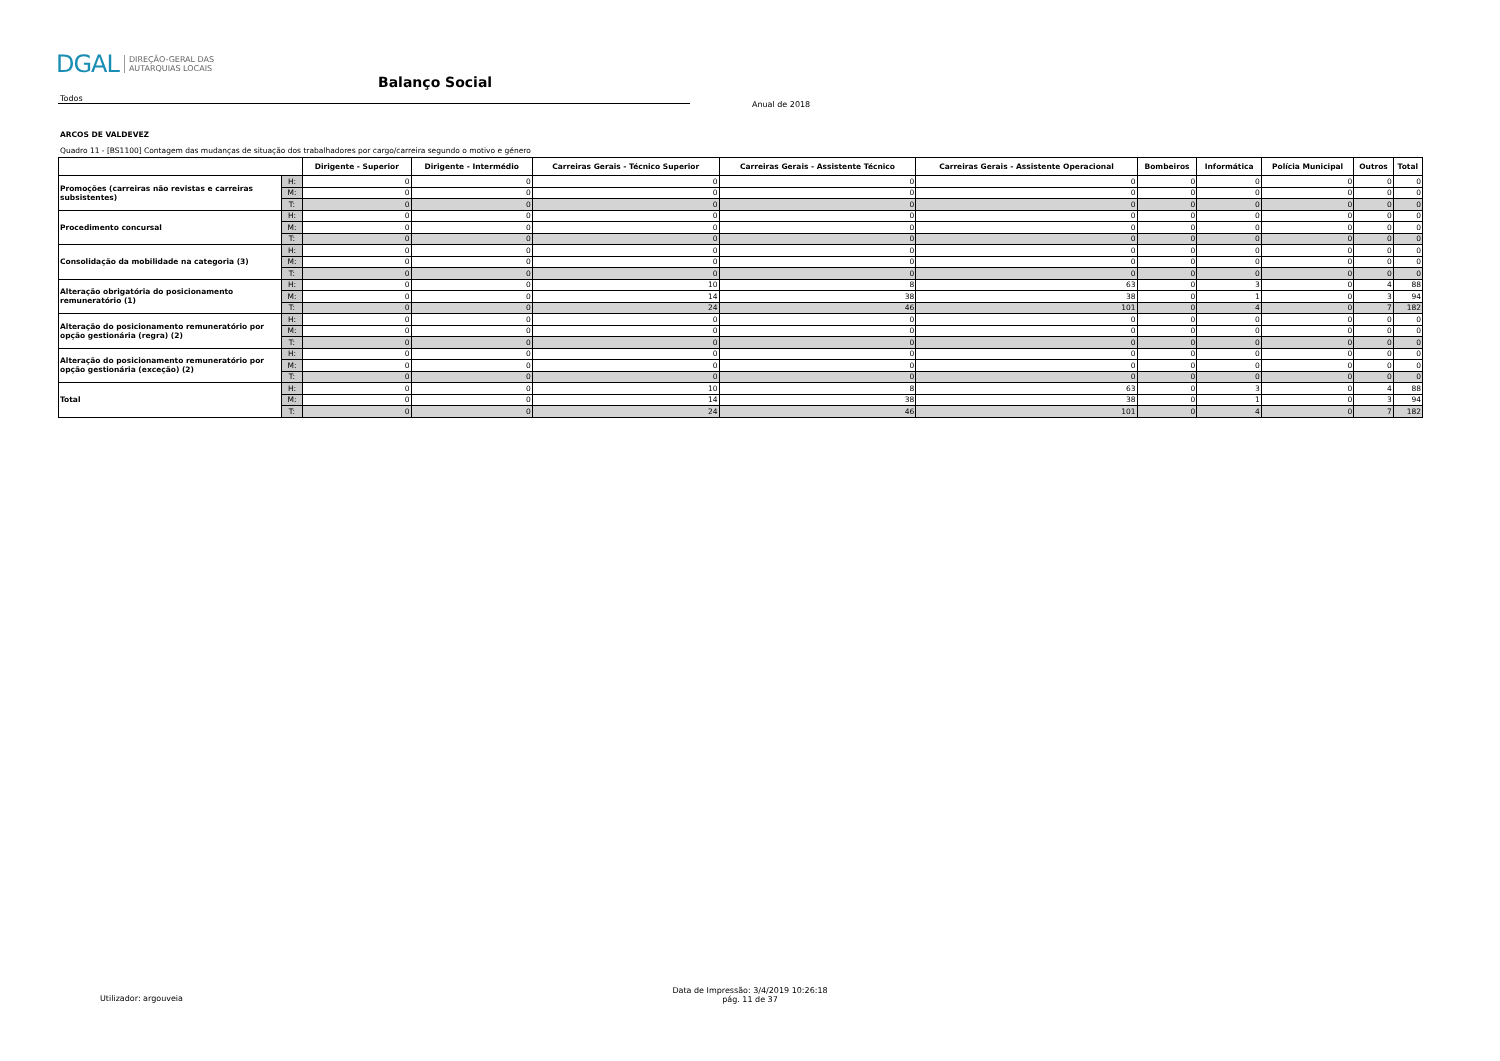DGAL DIREÇÃO-GERAL DAS
AUTARQUIAS LOCAIS
Balanço Social
Todos
Anual de 2018
ARCOS DE VALDEVEZ
Quadro 11 - [BS1100] Contagem das mudanças de situação dos trabalhadores por cargo/carreira segundo o motivo e género
| | | Dirigente - Superior | Dirigente - Intermédio | Carreiras Gerais - Técnico Superior | Carreiras Gerais - Assistente Técnico | Carreiras Gerais - Assistente Operacional | Bombeiros | Informática | Polícia Municipal | Outros | Total |
| --- | --- | --- | --- | --- | --- | --- | --- | --- | --- | --- | --- |
| Promoções (carreiras não revistas e carreiras subsistentes) | H: | 0 | 0 | 0 | 0 | 0 | 0 | 0 | 0 | 0 | 0 |
| | M: | 0 | 0 | 0 | 0 | 0 | 0 | 0 | 0 | 0 | 0 |
| | T: | 0 | 0 | 0 | 0 | 0 | 0 | 0 | 0 | 0 | 0 |
| Procedimento concursal | H: | 0 | 0 | 0 | 0 | 0 | 0 | 0 | 0 | 0 | 0 |
| | M: | 0 | 0 | 0 | 0 | 0 | 0 | 0 | 0 | 0 | 0 |
| | T: | 0 | 0 | 0 | 0 | 0 | 0 | 0 | 0 | 0 | 0 |
| Consolidação da mobilidade na categoria (3) | H: | 0 | 0 | 0 | 0 | 0 | 0 | 0 | 0 | 0 | 0 |
| | M: | 0 | 0 | 0 | 0 | 0 | 0 | 0 | 0 | 0 | 0 |
| | T: | 0 | 0 | 0 | 0 | 0 | 0 | 0 | 0 | 0 | 0 |
| Alteração obrigatória do posicionamento remuneratório (1) | H: | 0 | 0 | 10 | 8 | 63 | 0 | 3 | 0 | 4 | 88 |
| | M: | 0 | 0 | 14 | 38 | 38 | 0 | 1 | 0 | 3 | 94 |
| | T: | 0 | 0 | 24 | 46 | 101 | 0 | 4 | 0 | 7 | 182 |
| Alteração do posicionamento remuneratório por opção gestionária (regra) (2) | H: | 0 | 0 | 0 | 0 | 0 | 0 | 0 | 0 | 0 | 0 |
| | M: | 0 | 0 | 0 | 0 | 0 | 0 | 0 | 0 | 0 | 0 |
| | T: | 0 | 0 | 0 | 0 | 0 | 0 | 0 | 0 | 0 | 0 |
| Alteração do posicionamento remuneratório por opção gestionária (exceção) (2) | H: | 0 | 0 | 0 | 0 | 0 | 0 | 0 | 0 | 0 | 0 |
| | M: | 0 | 0 | 0 | 0 | 0 | 0 | 0 | 0 | 0 | 0 |
| | T: | 0 | 0 | 0 | 0 | 0 | 0 | 0 | 0 | 0 | 0 |
| Total | H: | 0 | 0 | 10 | 8 | 63 | 0 | 3 | 0 | 4 | 88 |
| | M: | 0 | 0 | 14 | 38 | 38 | 0 | 1 | 0 | 3 | 94 |
| | T: | 0 | 0 | 24 | 46 | 101 | 0 | 4 | 0 | 7 | 182 |
Utilizador: argouveia
Data de Impressão: 3/4/2019 10:26:18
pág. 11 de 37